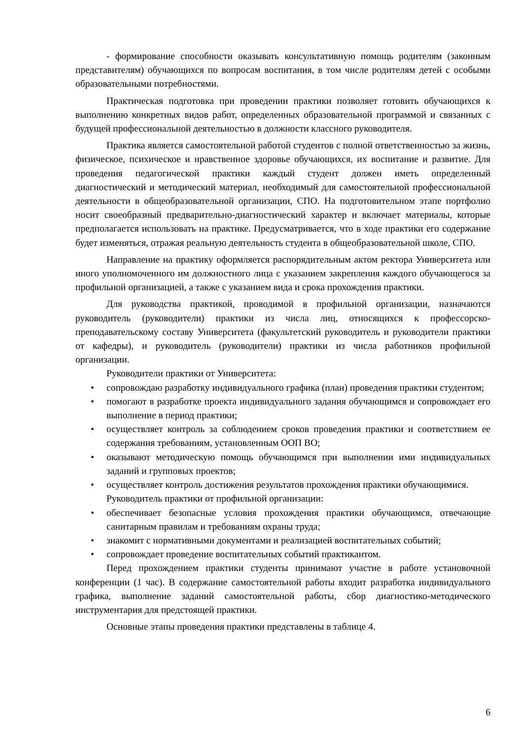- формирование способности оказывать консультативную помощь родителям (законным представителям) обучающихся по вопросам воспитания, в том числе родителям детей с особыми образовательными потребностями.
Практическая подготовка при проведении практики позволяет готовить обучающихся к выполнению конкретных видов работ, определенных образовательной программой и связанных с будущей профессиональной деятельностью в должности классного руководителя.
Практика является самостоятельной работой студентов с полной ответственностью за жизнь, физическое, психическое и нравственное здоровье обучающихся, их воспитание и развитие. Для проведения педагогической практики каждый студент должен иметь определенный диагностический и методический материал, необходимый для самостоятельной профессиональной деятельности в общеобразовательной организации, СПО. На подготовительном этапе портфолио носит своеобразный предварительно-диагностический характер и включает материалы, которые предполагается использовать на практике. Предусматривается, что в ходе практики его содержание будет изменяться, отражая реальную деятельность студента в общеобразовательной школе, СПО.
Направление на практику оформляется распорядительным актом ректора Университета или иного уполномоченного им должностного лица с указанием закрепления каждого обучающегося за профильной организацией, а также с указанием вида и срока прохождения практики.
Для руководства практикой, проводимой в профильной организации, назначаются руководитель (руководители) практики из числа лиц, относящихся к профессорско-преподавательскому составу Университета (факультетский руководитель и руководители практики от кафедры), и руководитель (руководители) практики из числа работников профильной организации.
Руководители практики от Университета:
• сопровождаю разработку индивидуального графика (план) проведения практики студентом;
• помогают в разработке проекта индивидуального задания обучающимся и сопровождает его выполнение в период практики;
• осуществляет контроль за соблюдением сроков проведения практики и соответствием ее содержания требованиям, установленным ООП ВО;
• оказывают методическую помощь обучающимся при выполнении ими индивидуальных заданий и групповых проектов;
• осуществляет контроль достижения результатов прохождения практики обучающимися.
Руководитель практики от профильной организации:
• обеспечивает безопасные условия прохождения практики обучающимся, отвечающие санитарным правилам и требованиям охраны труда;
• знакомит с нормативными документами и реализацией воспитательных событий;
• сопровождает проведение воспитательных событий практикантом.
Перед прохождением практики студенты принимают участие в работе установочной конференции (1 час). В содержание самостоятельной работы входит разработка индивидуального графика, выполнение заданий самостоятельной работы, сбор диагностико-методического инструментария для предстоящей практики.
Основные этапы проведения практики представлены в таблице 4.
6